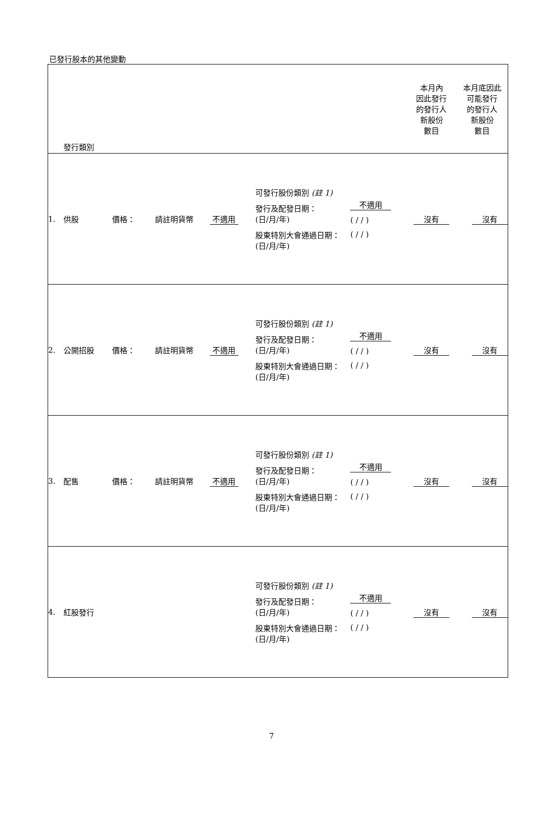已發行股本的其他變動
| 發行類別 | | | | | | | | 本月內 因此發行 的發行人 新股份 數目 | 本月底因此 可能發行 的發行人 新股份 數目 |
| 1. | 供股 | 價格： | 請註明貨幣 | 不適用 | | 可發行股份類別 (註 1) 發行及配發日期： (日/月/年) 股東特別大會通過日期： (日/月/年) | 不適用 ( / / ) ( / / ) | 沒有 | 沒有 |
| 2. | 公開招股 | 價格： | 請註明貨幣 | 不適用 | | 可發行股份類別 (註 1) 發行及配發日期： (日/月/年) 股東特別大會通過日期： (日/月/年) | 不適用 ( / / ) ( / / ) | 沒有 | 沒有 |
| 3. | 配售 | 價格： | 請註明貨幣 | 不適用 | | 可發行股份類別 (註 1) 發行及配發日期： (日/月/年) 股東特別大會通過日期： (日/月/年) | 不適用 ( / / ) ( / / ) | 沒有 | 沒有 |
| 4. | 紅股發行 | | | | | 可發行股份類別 (註 1) 發行及配發日期： (日/月/年) 股東特別大會通過日期： (日/月/年) | 不適用 ( / / ) ( / / ) | 沒有 | 沒有 |
7